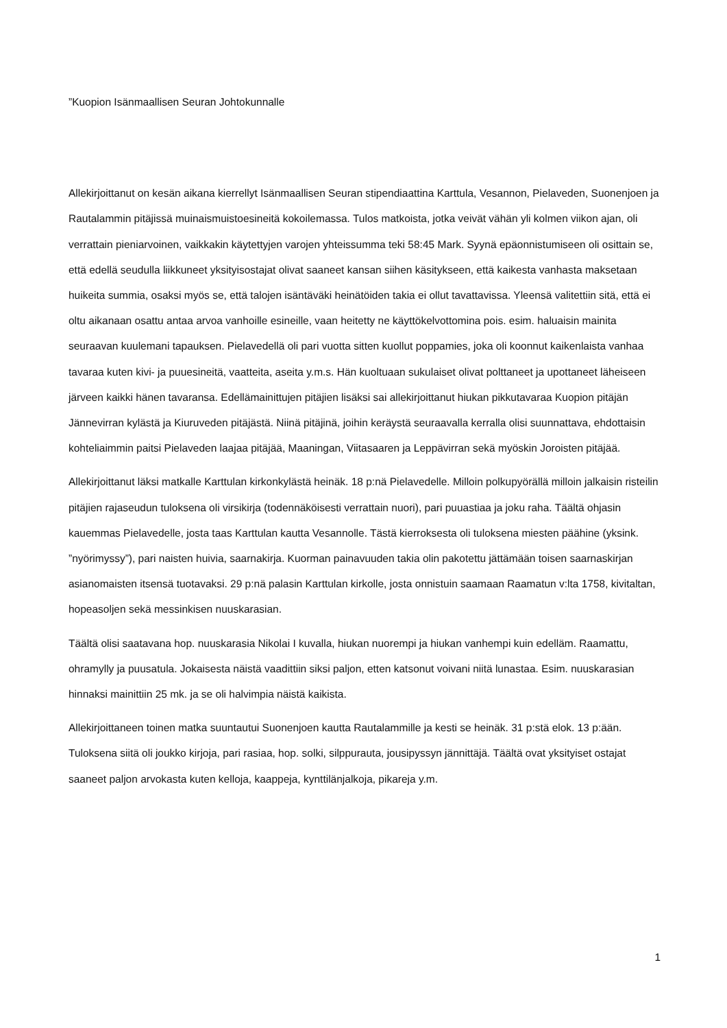”Kuopion Isänmaallisen Seuran Johtokunnalle
Allekirjoittanut on kesän aikana kierrellyt Isänmaallisen Seuran stipendiaattina Karttula, Vesannon, Pielaveden, Suonenjoen ja Rautalammin pitäjissä muinaismuistoesineitä kokoilemassa. Tulos matkoista, jotka veivät vähän yli kolmen viikon ajan, oli verrattain pieniarvoinen, vaikkakin käytettyjen varojen yhteissumma teki 58:45 Mark. Syynä epäonnistumiseen oli osittain se, että edellä seudulla liikkuneet yksityisostajat olivat saaneet kansan siihen käsitykseen, että kaikesta vanhasta maksetaan huikeita summia, osaksi myös se, että talojen isäntäväki heinätöiden takia ei ollut tavattavissa. Yleensä valitettiin sitä, että ei oltu aikanaan osattu antaa arvoa vanhoille esineille, vaan heitetty ne käyttökelvottomina pois. esim. haluaisin mainita seuraavan kuulemani tapauksen. Pielavedellä oli pari vuotta sitten kuollut poppamies, joka oli koonnut kaikenlaista vanhaa tavaraa kuten kivi- ja puuesineitä, vaatteita, aseita y.m.s. Hän kuoltuaan sukulaiset olivat polttaneet ja upottaneet läheiseen järveen kaikki hänen tavaransa. Edellämainittujen pitäjien lisäksi sai allekirjoittanut hiukan pikkutavaraa Kuopion pitäjän Jännevirran kylästä ja Kiuruveden pitäjästä. Niinä pitäjinä, joihin keräystä seuraavalla kerralla olisi suunnattava, ehdottaisin kohteliaimmin paitsi Pielaveden laajaa pitäjää, Maaningan, Viitasaaren ja Leppävirran sekä myöskin Joroisten pitäjää.
Allekirjoittanut läksi matkalle Karttulan kirkonkylästä heinäk. 18 p:nä Pielavedelle. Milloin polkupyörällä milloin jalkaisin risteilin pitäjien rajaseudun tuloksena oli virsikirja (todennäköisesti verrattain nuori), pari puuastiaa ja joku raha. Täältä ohjasin kauemmas Pielavedelle, josta taas Karttulan kautta Vesannolle. Tästä kierroksesta oli tuloksena miesten päähine (yksink. ”nyörimyssy”), pari naisten huivia, saarnakirja. Kuorman painavuuden takia olin pakotettu jättämään toisen saarnaskirjan asianomaisten itsensä tuotavaksi. 29 p:nä palasin Karttulan kirkolle, josta onnistuin saamaan Raamatun v:lta 1758, kivitaltan, hopeasoljen sekä messinkisen nuuskarasian.
Täältä olisi saatavana hop. nuuskarasia Nikolai I kuvalla, hiukan nuorempi ja hiukan vanhempi kuin edelläm. Raamattu, ohramylly ja puusatula. Jokaisesta näistä vaadittiin siksi paljon, etten katsonut voivani niitä lunastaa. Esim. nuuskarasian hinnaksi mainittiin 25 mk. ja se oli halvimpia näistä kaikista.
Allekirjoittaneen toinen matka suuntautui Suonenjoen kautta Rautalammille ja kesti se heinäk. 31 p:stä elok. 13 p:ään. Tuloksena siitä oli joukko kirjoja, pari rasiaa, hop. solki, silppurauta, jousipyssyn jännittäjä. Täältä ovat yksityiset ostajat saaneet paljon arvokasta kuten kelloja, kaappeja, kynttilänjalkoja, pikareja y.m.
1